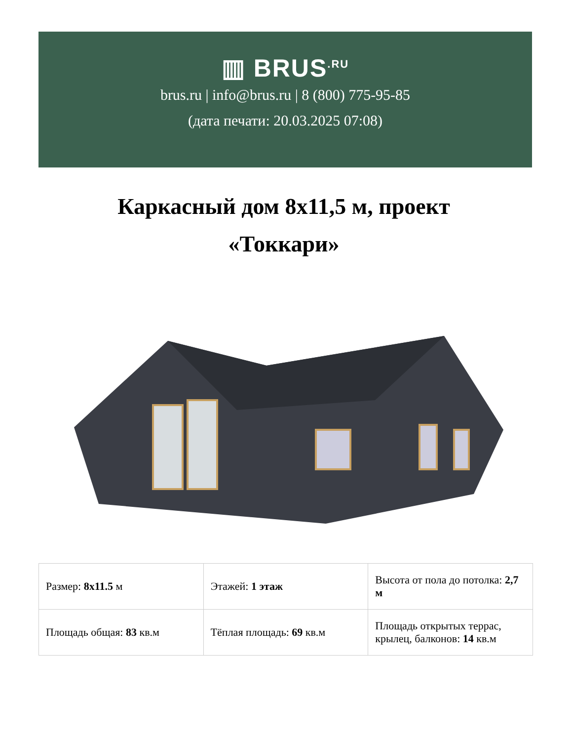▥ BRUS<sup>.RU</sup>
brus.ru | info@brus.ru | 8 (800) 775-95-85
(дата печати: 20.03.2025 07:08)
Каркасный дом 8x11,5 м, проект «Токкари»
| Размер: 8x11.5 м | Этажей: 1 этаж | Высота от пола до потолка: 2,7 м |
| Площадь общая: 83 кв.м | Тёплая площадь: 69 кв.м | Площадь открытых террас, крылец, балконов: 14 кв.м |